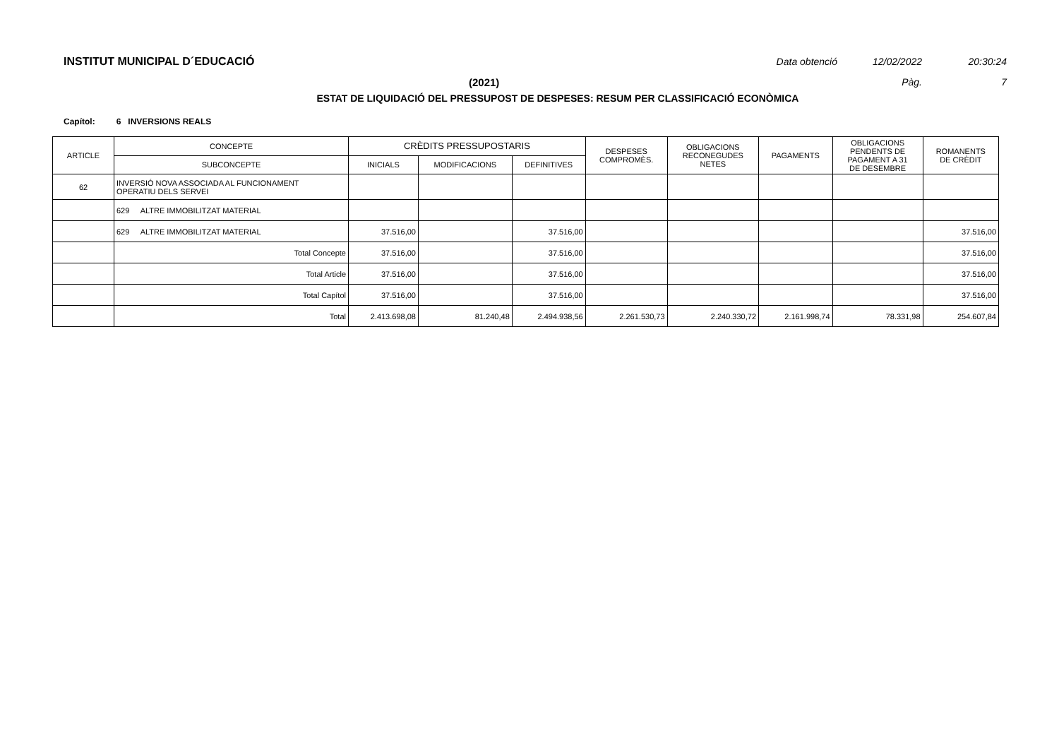INSTITUT MUNICIPAL D´EDUCACIÓ
Data obtenció 12/02/2022 20:30:24
(2021) Pàg. 7
ESTAT DE LIQUIDACIÓ DEL PRESSUPOST DE DESPESES: RESUM PER CLASSIFICACIÓ ECONÒMICA
Capítol: 6 INVERSIONS REALS
| ARTICLE | CONCEPTE | CRÈDITS PRESSUPOSTARIS | | | DESPESES COMPROMÈS. | OBLIGACIONS RECONEGUDES NETES | PAGAMENTS | OBLIGACIONS PENDENTS DE PAGAMENT A 31 DE DESEMBRE | ROMANENTS DE CRÈDIT |
| --- | --- | --- | --- | --- | --- | --- | --- | --- | --- |
| | SUBCONCEPTE | INICIALS | MODIFICACIONS | DEFINITIVES | | | | | |
| 62 | INVERSIÓ NOVA ASSOCIADA AL FUNCIONAMENT OPERATIU DELS SERVEI | | | | | | | | |
| | 629 ALTRE IMMOBILITZAT MATERIAL | | | | | | | | |
| | 629 ALTRE IMMOBILITZAT MATERIAL | 37.516,00 | | 37.516,00 | | | | | 37.516,00 |
| | Total Concepte | 37.516,00 | | 37.516,00 | | | | | 37.516,00 |
| | Total Article | 37.516,00 | | 37.516,00 | | | | | 37.516,00 |
| | Total Capítol | 37.516,00 | | 37.516,00 | | | | | 37.516,00 |
| | Total | 2.413.698,08 | 81.240,48 | 2.494.938,56 | 2.261.530,73 | 2.240.330,72 | 2.161.998,74 | 78.331,98 | 254.607,84 |